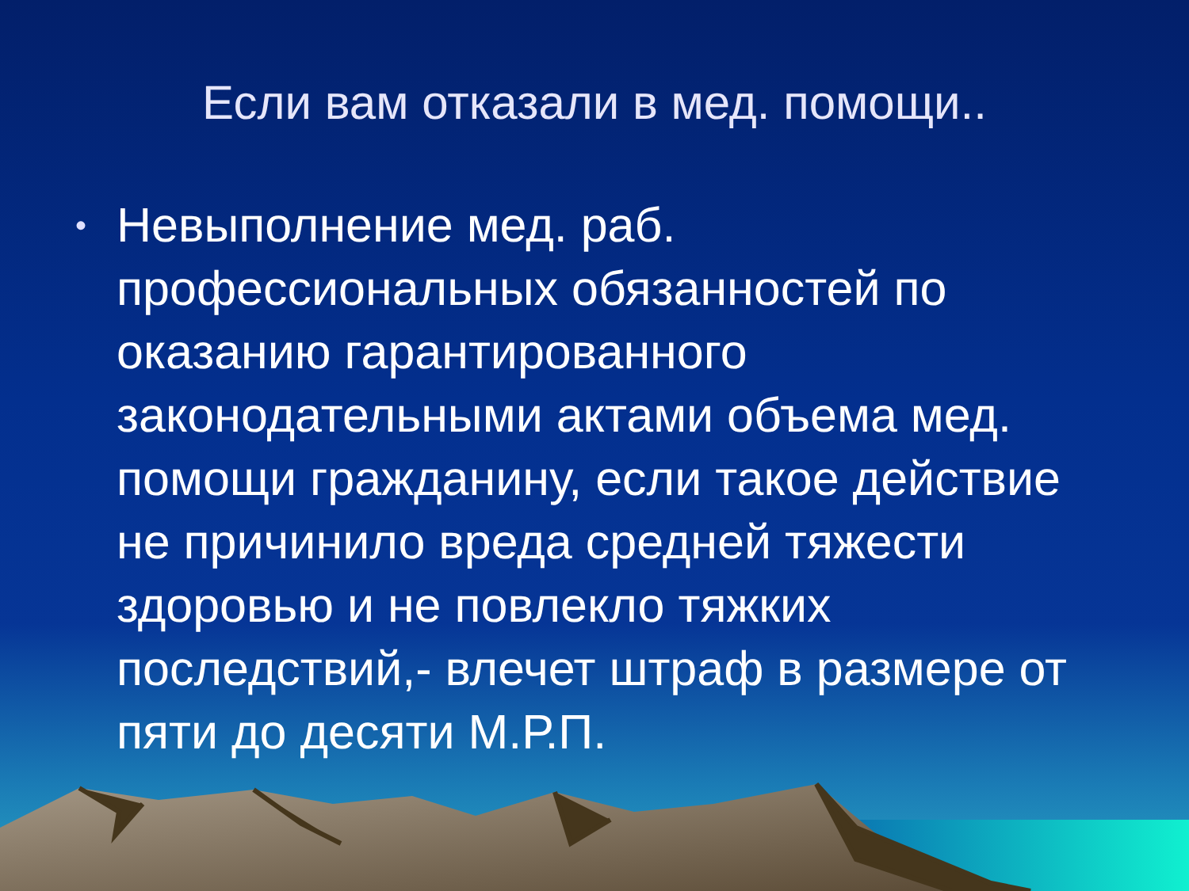Если вам отказали в мед. помощи..
•
Невыполнение мед. раб. профессиональных обязанностей по оказанию гарантированного законодательными актами объема мед. помощи гражданину, если такое действие не причинило вреда средней тяжести здоровью и не повлекло тяжких последствий,- влечет штраф в размере от пяти до десяти М.Р.П.